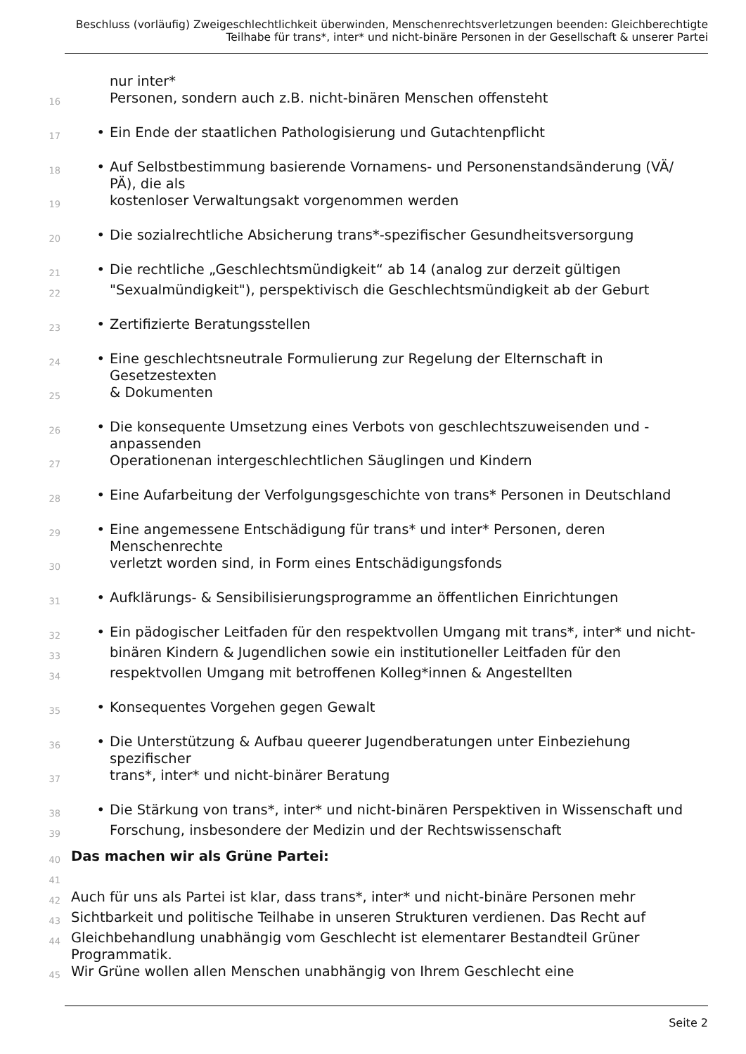Beschluss (vorläufig) Zweigeschlechtlichkeit überwinden, Menschenrechtsverletzungen beenden: Gleichberechtigte Teilhabe für trans*, inter* und nicht-binäre Personen in der Gesellschaft & unserer Partei
nur inter*
16 Personen, sondern auch z.B. nicht-binären Menschen offensteht
17 • Ein Ende der staatlichen Pathologisierung und Gutachtenpflicht
18 • Auf Selbstbestimmung basierende Vornamens- und Personenstandsänderung (VÄ/ PÄ), die als
19 kostenloser Verwaltungsakt vorgenommen werden
20 • Die sozialrechtliche Absicherung trans*-spezifischer Gesundheitsversorgung
21 • Die rechtliche „Geschlechtsmündigkeit“ ab 14 (analog zur derzeit gültigen
22 "Sexualmündigkeit"), perspektivisch die Geschlechtsmündigkeit ab der Geburt
23 • Zertifizierte Beratungsstellen
24 • Eine geschlechtsneutrale Formulierung zur Regelung der Elternschaft in Gesetzestexten
25 & Dokumenten
26 • Die konsequente Umsetzung eines Verbots von geschlechtszuweisenden und -anpassenden
27 Operationenan intergeschlechtlichen Säuglingen und Kindern
28 • Eine Aufarbeitung der Verfolgungsgeschichte von trans* Personen in Deutschland
29 • Eine angemessene Entschädigung für trans* und inter* Personen, deren Menschenrechte
30 verletzt worden sind, in Form eines Entschädigungsfonds
31 • Aufklärungs- & Sensibilisierungsprogramme an öffentlichen Einrichtungen
32 • Ein pädogischer Leitfaden für den respektvollen Umgang mit trans*, inter* und nicht-
33 binären Kindern & Jugendlichen sowie ein institutioneller Leitfaden für den
34 respektvollen Umgang mit betroffenen Kolleg*innen & Angestellten
35 • Konsequentes Vorgehen gegen Gewalt
36 • Die Unterstützung & Aufbau queerer Jugendberatungen unter Einbeziehung spezifischer
37 trans*, inter* und nicht-binärer Beratung
38 • Die Stärkung von trans*, inter* und nicht-binären Perspektiven in Wissenschaft und
39 Forschung, insbesondere der Medizin und der Rechtswissenschaft
40 Das machen wir als Grüne Partei:
41
42 Auch für uns als Partei ist klar, dass trans*, inter* und nicht-binäre Personen mehr
43 Sichtbarkeit und politische Teilhabe in unseren Strukturen verdienen. Das Recht auf
44 Gleichbehandlung unabhängig vom Geschlecht ist elementarer Bestandteil Grüner Programmatik.
45 Wir Grüne wollen allen Menschen unabhängig von Ihrem Geschlecht eine
Seite 2